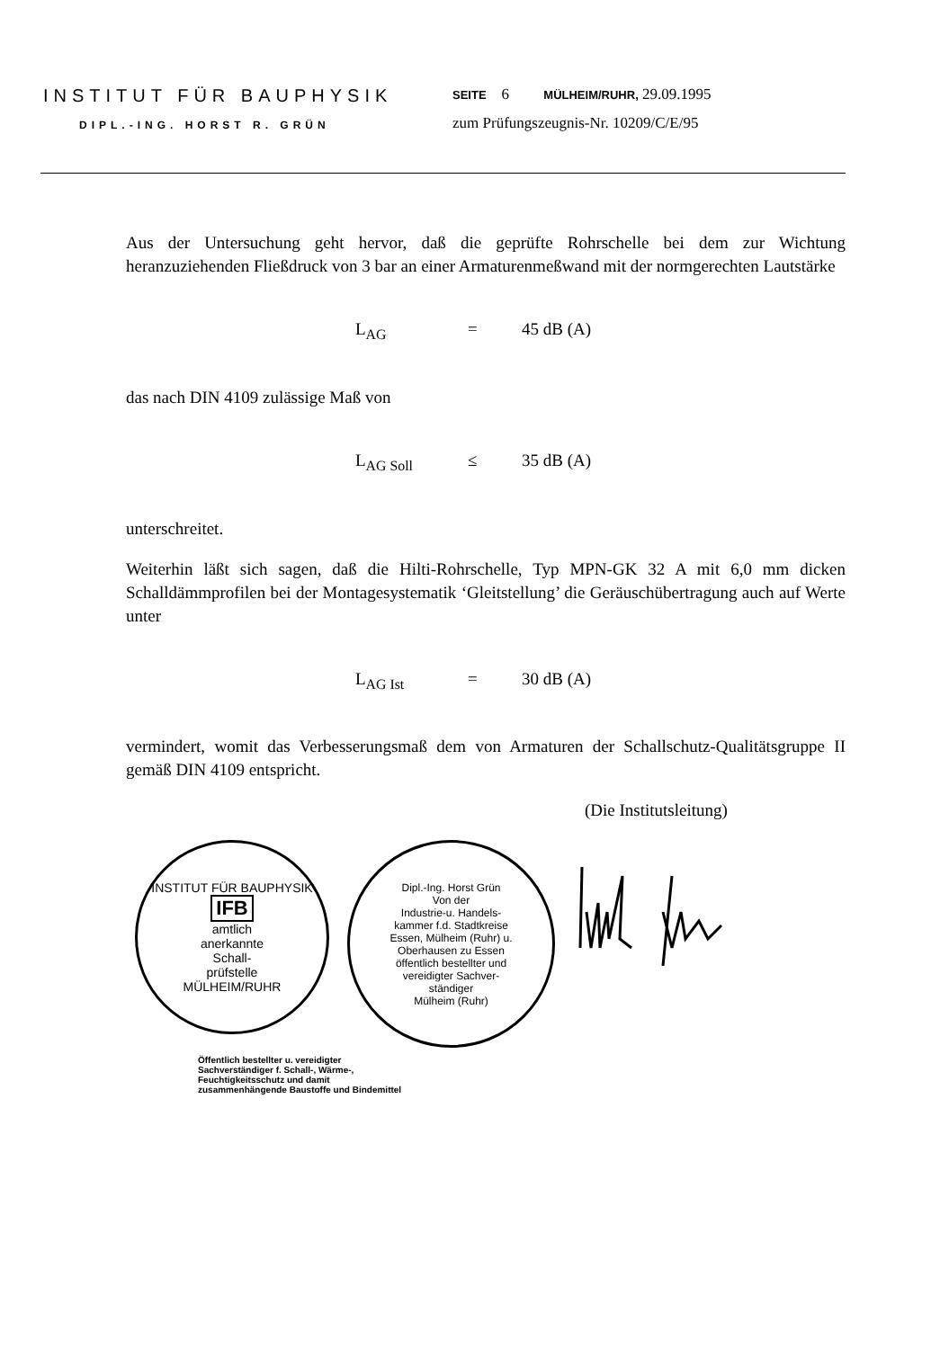INSTITUT FÜR BAUPHYSIK
DIPL.-ING. HORST R. GRÜN
SEITE 6 MÜLHEIM/RUHR, 29.09.1995
zum Prüfungszeugnis-Nr. 10209/C/E/95
Aus der Untersuchung geht hervor, daß die geprüfte Rohrschelle bei dem zur Wichtung heranzuziehenden Fließdruck von 3 bar an einer Armaturenmeßwand mit der normgerechten Lautstärke
L<sub>AG</sub> = 45 dB (A)
das nach DIN 4109 zulässige Maß von
L<sub>AG Soll</sub> ≤ 35 dB (A)
unterschreitet.
Weiterhin läßt sich sagen, daß die Hilti-Rohrschelle, Typ MPN-GK 32 A mit 6,0 mm dicken Schalldämmprofilen bei der Montagesystematik ‘Gleitstellung’ die Geräuschübertragung auch auf Werte unter
L<sub>AG Ist</sub> = 30 dB (A)
vermindert, womit das Verbesserungsmaß dem von Armaturen der Schallschutz-Qualitätsgruppe II gemäß DIN 4109 entspricht.
(Die Institutsleitung)
INSTITUT FÜR BAUPHYSIK
IFB
amtlich
anerkannte
Schall-
prüfstelle
MÜLHEIM/RUHR
Dipl.-Ing. Horst Grün
Von der
Industrie-u. Handels-
kammer f.d. Stadtkreise
Essen, Mülheim (Ruhr) u.
Oberhausen zu Essen
öffentlich bestellter und
vereidigter Sachver-
ständiger
Mülheim (Ruhr)
Öffentlich bestellter u. vereidigter Sachverständiger f. Schall-, Wärme-, Feuchtigkeitsschutz und damit zusammenhängende Baustoffe und Bindemittel